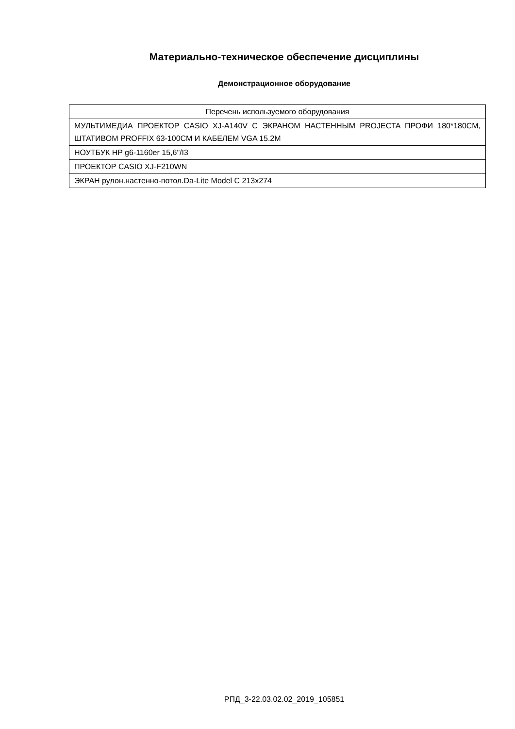Материально-техническое обеспечение дисциплины
Демонстрационное оборудование
| Перечень используемого оборудования |
| --- |
| МУЛЬТИМЕДИА ПРОЕКТОР CASIO XJ-A140V С ЭКРАНОМ НАСТЕННЫМ PROJECTA ПРОФИ 180*180СМ, ШТАТИВОМ PROFFIX 63-100СМ И КАБЕЛЕМ VGA 15.2М |
| НОУТБУК HP g6-1160er 15,6"/I3 |
| ПРОЕКТОР CASIO XJ-F210WN |
| ЭКРАН рулон.настенно-потол.Da-Lite Model C 213x274 |
РПД_3-22.03.02.02_2019_105851